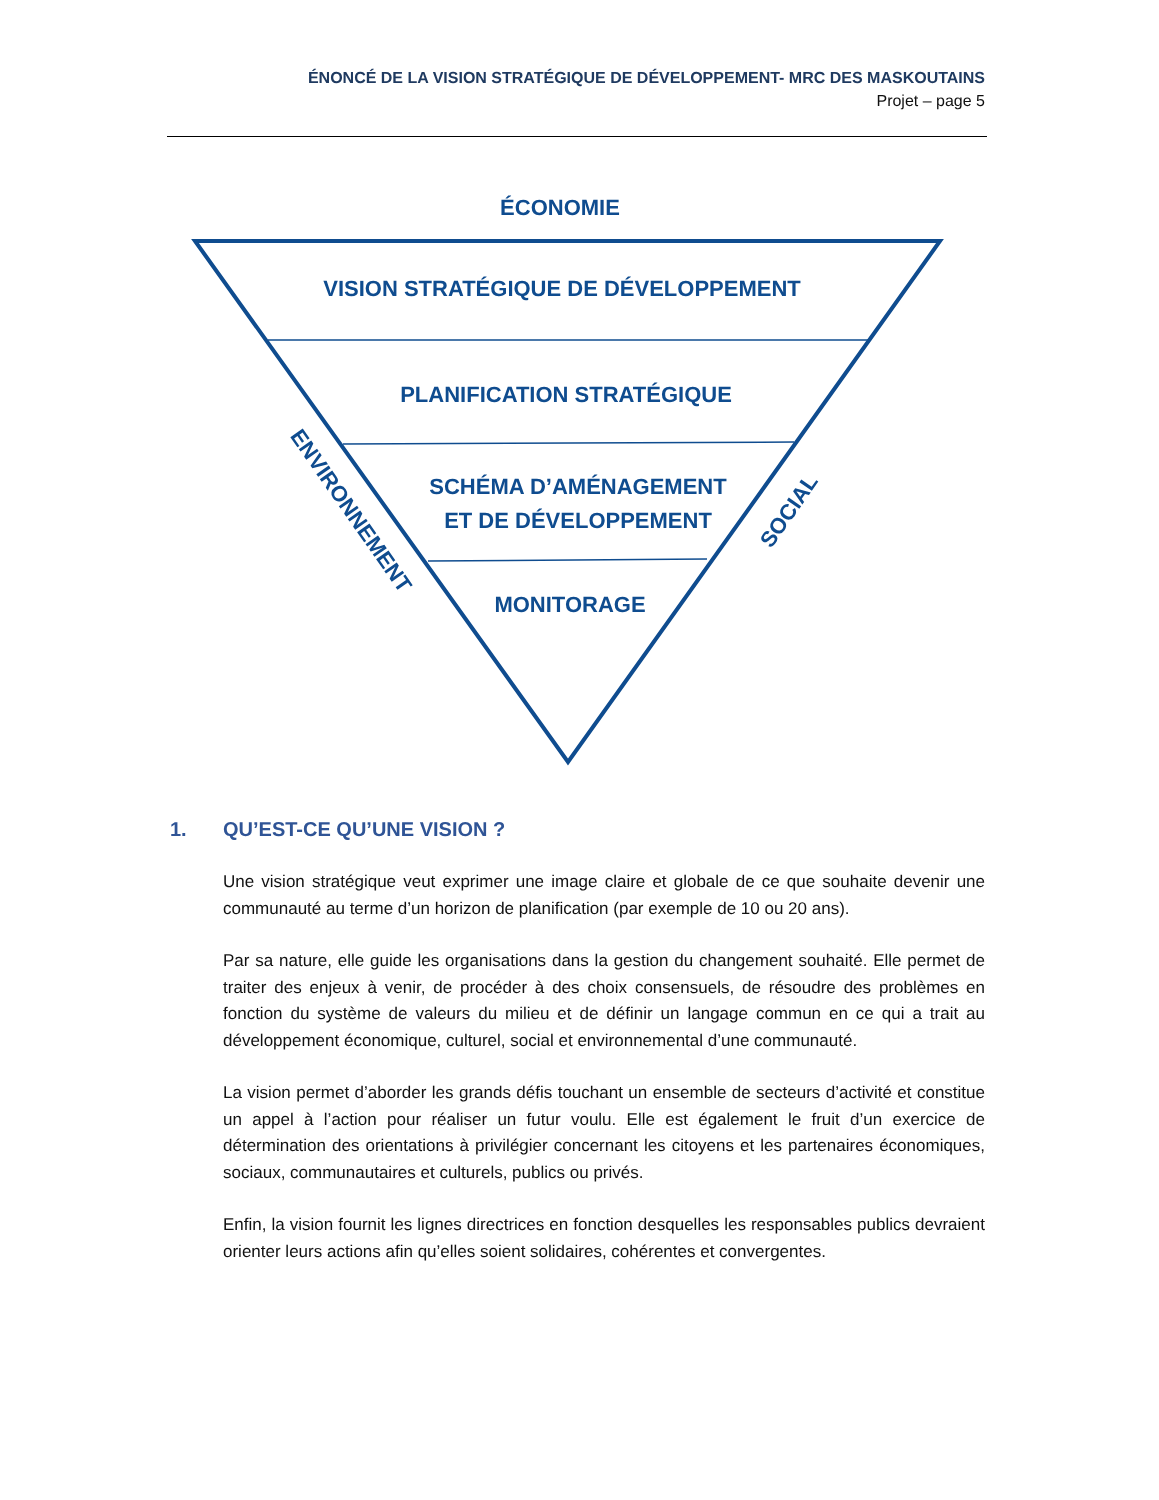ÉNONCÉ DE LA VISION STRATÉGIQUE DE DÉVELOPPEMENT- MRC DES MASKOUTAINS
Projet – page 5
ÉCONOMIE
VISION STRATÉGIQUE DE DÉVELOPPEMENT
PLANIFICATION STRATÉGIQUE
SCHÉMA D’AMÉNAGEMENT
ET DE DÉVELOPPEMENT
MONITORAGE
ENVIRONNEMENT
SOCIAL
1. QU’EST-CE QU’UNE VISION ?
Une vision stratégique veut exprimer une image claire et globale de ce que souhaite devenir une communauté au terme d’un horizon de planification (par exemple de 10 ou 20 ans).
Par sa nature, elle guide les organisations dans la gestion du changement souhaité. Elle permet de traiter des enjeux à venir, de procéder à des choix consensuels, de résoudre des problèmes en fonction du système de valeurs du milieu et de définir un langage commun en ce qui a trait au développement économique, culturel, social et environnemental d’une communauté.
La vision permet d’aborder les grands défis touchant un ensemble de secteurs d’activité et constitue un appel à l’action pour réaliser un futur voulu. Elle est également le fruit d’un exercice de détermination des orientations à privilégier concernant les citoyens et les partenaires économiques, sociaux, communautaires et culturels, publics ou privés.
Enfin, la vision fournit les lignes directrices en fonction desquelles les responsables publics devraient orienter leurs actions afin qu’elles soient solidaires, cohérentes et convergentes.